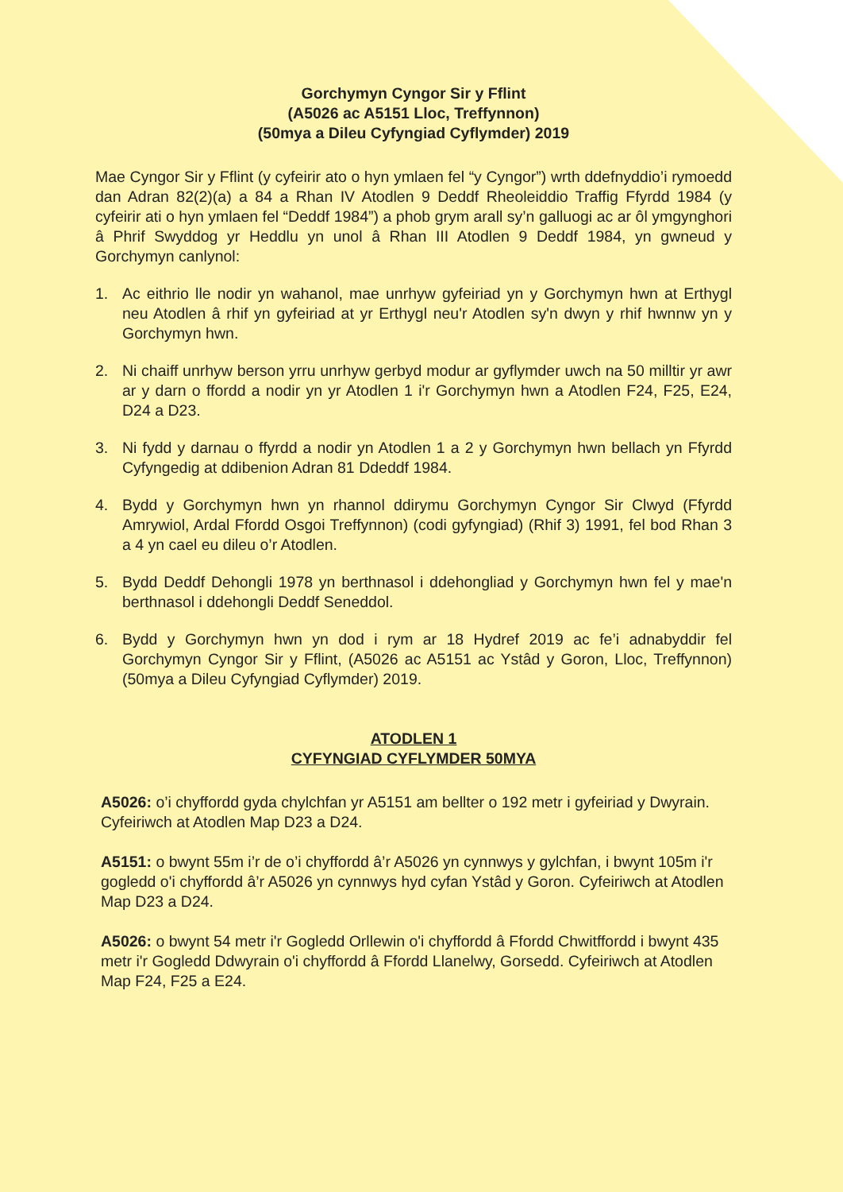Gorchymyn Cyngor Sir y Fflint
(A5026 ac A5151 Lloc, Treffynnon)
(50mya a Dileu Cyfyngiad Cyflymder) 2019
Mae Cyngor Sir y Fflint (y cyfeirir ato o hyn ymlaen fel “y Cyngor”) wrth ddefnyddio’i rymoedd dan Adran 82(2)(a) a 84 a Rhan IV Atodlen 9 Deddf Rheoleiddio Traffig Ffyrdd 1984 (y cyfeirir ati o hyn ymlaen fel “Deddf 1984”) a phob grym arall sy’n galluogi ac ar ôl ymgynghori â Phrif Swyddog yr Heddlu yn unol â Rhan III Atodlen 9 Deddf 1984, yn gwneud y Gorchymyn canlynol:
1. Ac eithrio lle nodir yn wahanol, mae unrhyw gyfeiriad yn y Gorchymyn hwn at Erthygl neu Atodlen â rhif yn gyfeiriad at yr Erthygl neu'r Atodlen sy'n dwyn y rhif hwnnw yn y Gorchymyn hwn.
2. Ni chaiff unrhyw berson yrru unrhyw gerbyd modur ar gyflymder uwch na 50 milltir yr awr ar y darn o ffordd a nodir yn yr Atodlen 1 i'r Gorchymyn hwn a Atodlen F24, F25, E24, D24 a D23.
3. Ni fydd y darnau o ffyrdd a nodir yn Atodlen 1 a 2 y Gorchymyn hwn bellach yn Ffyrdd Cyfyngedig at ddibenion Adran 81 Ddeddf 1984.
4. Bydd y Gorchymyn hwn yn rhannol ddirymu Gorchymyn Cyngor Sir Clwyd (Ffyrdd Amrywiol, Ardal Ffordd Osgoi Treffynnon) (codi gyfyngiad) (Rhif 3) 1991, fel bod Rhan 3 a 4 yn cael eu dileu o’r Atodlen.
5. Bydd Deddf Dehongli 1978 yn berthnasol i ddehongliad y Gorchymyn hwn fel y mae'n berthnasol i ddehongli Deddf Seneddol.
6. Bydd y Gorchymyn hwn yn dod i rym ar 18 Hydref 2019 ac fe’i adnabyddir fel Gorchymyn Cyngor Sir y Fflint, (A5026 ac A5151 ac Ystâd y Goron, Lloc, Treffynnon) (50mya a Dileu Cyfyngiad Cyflymder) 2019.
ATODLEN 1
CYFYNGIAD CYFLYMDER 50MYA
A5026: o’i chyffordd gyda chylchfan yr A5151 am bellter o 192 metr i gyfeiriad y Dwyrain. Cyfeiriwch at Atodlen Map D23 a D24.
A5151: o bwynt 55m i’r de o’i chyffordd â’r A5026 yn cynnwys y gylchfan, i bwynt 105m i'r gogledd o'i chyffordd â’r A5026 yn cynnwys hyd cyfan Ystâd y Goron. Cyfeiriwch at Atodlen Map D23 a D24.
A5026: o bwynt 54 metr i'r Gogledd Orllewin o'i chyffordd â Ffordd Chwitffordd i bwynt 435 metr i'r Gogledd Ddwyrain o'i chyffordd â Ffordd Llanelwy, Gorsedd. Cyfeiriwch at Atodlen Map F24, F25 a E24.